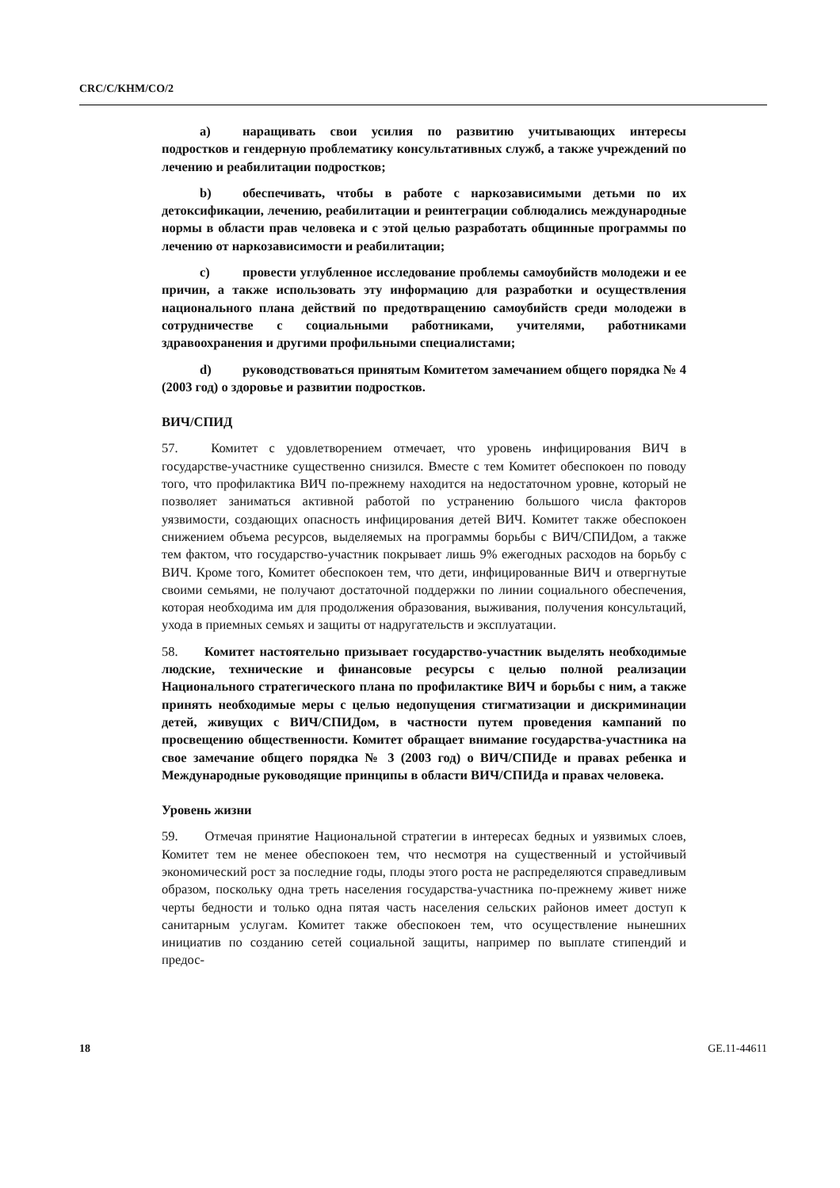CRC/C/KHM/CO/2
a) наращивать свои усилия по развитию учитывающих интересы подростков и гендерную проблематику консультативных служб, а также учреждений по лечению и реабилитации подростков;
b) обеспечивать, чтобы в работе с наркозависимыми детьми по их детоксификации, лечению, реабилитации и реинтеграции соблюдались международные нормы в области прав человека и с этой целью разработать общинные программы по лечению от наркозависимости и реабилитации;
c) провести углубленное исследование проблемы самоубийств молодежи и ее причин, а также использовать эту информацию для разработки и осуществления национального плана действий по предотвращению самоубийств среди молодежи в сотрудничестве с социальными работниками, учителями, работниками здравоохранения и другими профильными специалистами;
d) руководствоваться принятым Комитетом замечанием общего порядка № 4 (2003 год) о здоровье и развитии подростков.
ВИЧ/СПИД
57. Комитет с удовлетворением отмечает, что уровень инфицирования ВИЧ в государстве-участнике существенно снизился. Вместе с тем Комитет обеспокоен по поводу того, что профилактика ВИЧ по-прежнему находится на недостаточном уровне, который не позволяет заниматься активной работой по устранению большого числа факторов уязвимости, создающих опасность инфицирования детей ВИЧ. Комитет также обеспокоен снижением объема ресурсов, выделяемых на программы борьбы с ВИЧ/СПИДом, а также тем фактом, что государство-участник покрывает лишь 9% ежегодных расходов на борьбу с ВИЧ. Кроме того, Комитет обеспокоен тем, что дети, инфицированные ВИЧ и отвергнутые своими семьями, не получают достаточной поддержки по линии социального обеспечения, которая необходима им для продолжения образования, выживания, получения консультаций, ухода в приемных семьях и защиты от надругательств и эксплуатации.
58. Комитет настоятельно призывает государство-участник выделять необходимые людские, технические и финансовые ресурсы с целью полной реализации Национального стратегического плана по профилактике ВИЧ и борьбы с ним, а также принять необходимые меры с целью недопущения стигматизации и дискриминации детей, живущих с ВИЧ/СПИДом, в частности путем проведения кампаний по просвещению общественности. Комитет обращает внимание государства-участника на свое замечание общего порядка № 3 (2003 год) о ВИЧ/СПИДе и правах ребенка и Международные руководящие принципы в области ВИЧ/СПИДа и правах человека.
Уровень жизни
59. Отмечая принятие Национальной стратегии в интересах бедных и уязвимых слоев, Комитет тем не менее обеспокоен тем, что несмотря на существенный и устойчивый экономический рост за последние годы, плоды этого роста не распределяются справедливым образом, поскольку одна треть населения государства-участника по-прежнему живет ниже черты бедности и только одна пятая часть населения сельских районов имеет доступ к санитарным услугам. Комитет также обеспокоен тем, что осуществление нынешних инициатив по созданию сетей социальной защиты, например по выплате стипендий и предос-
18 GE.11-44611